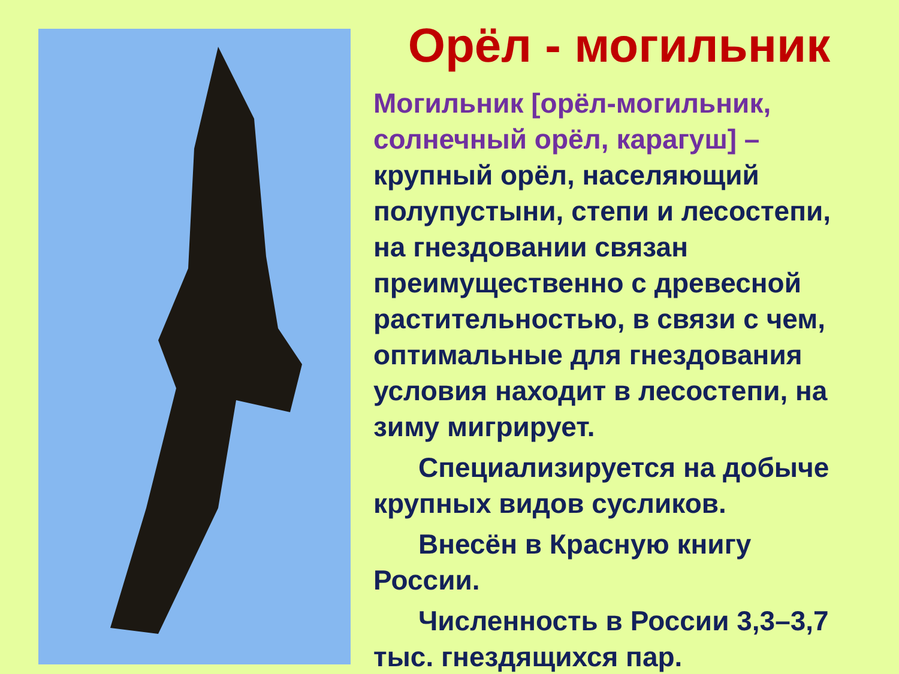Орёл - могильник
Могильник [орёл-могильник, солнечный орёл, карагуш] – крупный орёл, населяющий полупустыни, степи и лесостепи, на гнездовании связан преимущественно с древесной растительностью, в связи с чем, оптимальные для гнездования условия находит в лесостепи, на зиму мигрирует.
Специализируется на добыче крупных видов сусликов.
Внесён в Красную книгу России.
Численность в России 3,3–3,7 тыс. гнездящихся пар.